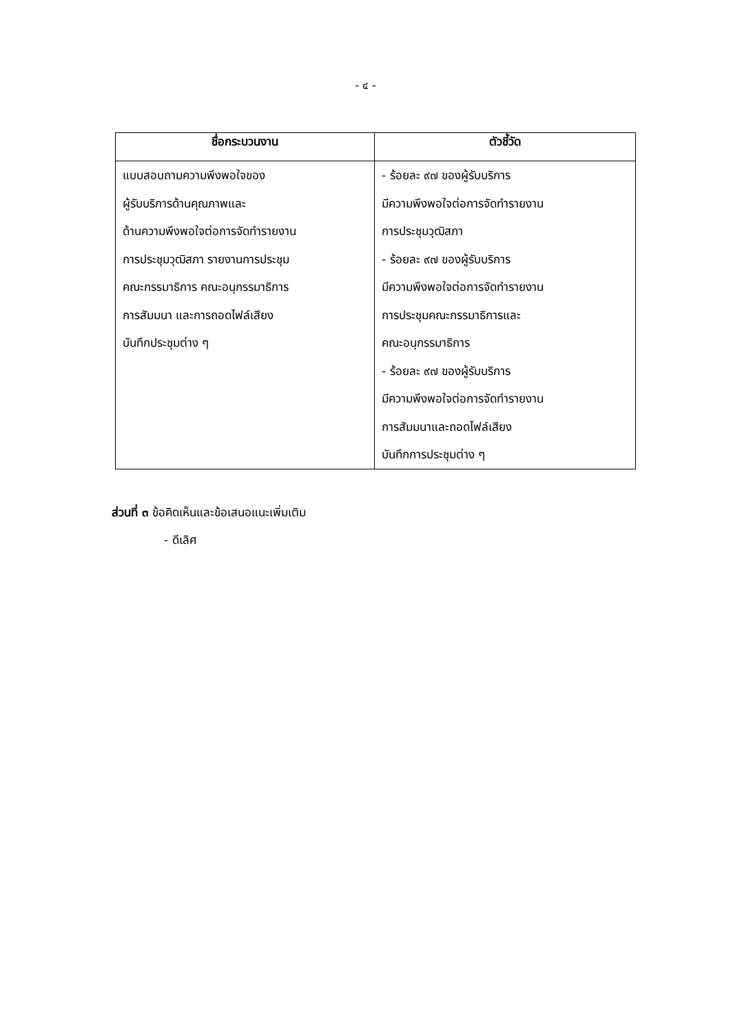- ๔ -
| ชื่อกระบวนงาน | ตัวชี้วัด |
| --- | --- |
| แบบสอบถามความพึงพอใจของ ผู้รับบริการด้านคุณภาพและ ด้านความพึงพอใจต่อการจัดทำรายงาน การประชุมวุฒิสภา รายงานการประชุม คณะกรรมาธิการ คณะอนุกรรมาธิการ การสัมมนา และการถอดไฟล์เสียง บันทึกประชุมต่าง ๆ | - ร้อยละ ๙๗ ของผู้รับบริการ มีความพึงพอใจต่อการจัดทำรายงาน การประชุมวุฒิสภา - ร้อยละ ๙๗ ของผู้รับบริการ มีความพึงพอใจต่อการจัดทำรายงาน การประชุมคณะกรรมาธิการและ คณะอนุกรรมาธิการ - ร้อยละ ๙๗ ของผู้รับบริการ มีความพึงพอใจต่อการจัดทำรายงาน การสัมมนาและถอดไฟล์เสียง บันทึกการประชุมต่าง ๆ |
ส่วนที่ ๓ ข้อคิดเห็นและข้อเสนอแนะเพิ่มเติม
- ดีเลิศ